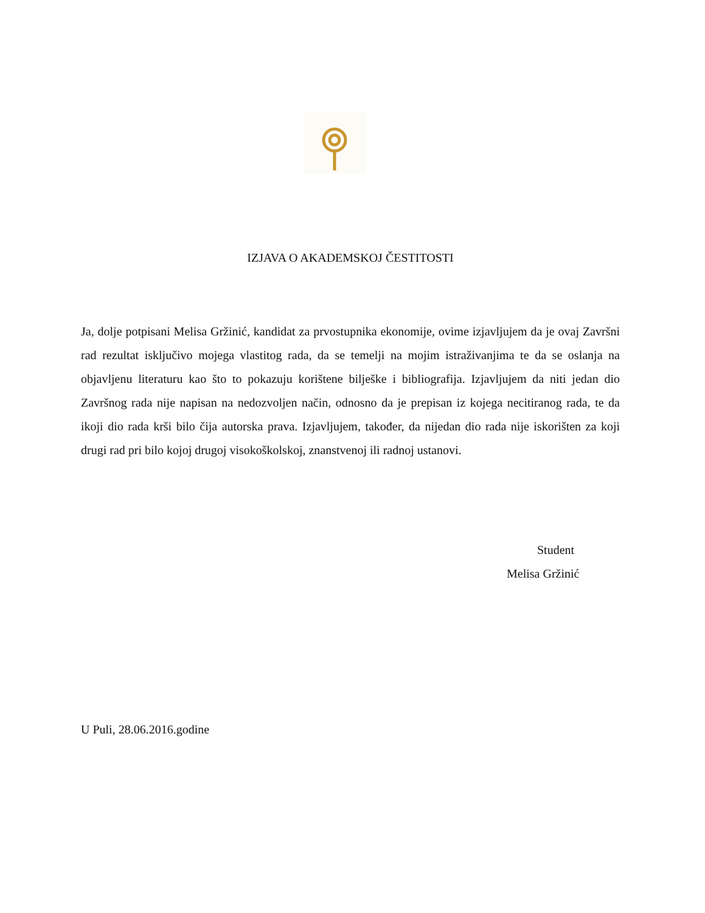IZJAVA O AKADEMSKOJ ČESTITOSTI
Ja, dolje potpisani Melisa Gržinić, kandidat za prvostupnika ekonomije, ovime izjavljujem da je ovaj Završni rad rezultat isključivo mojega vlastitog rada, da se temelji na mojim istraživanjima te da se oslanja na objavljenu literaturu kao što to pokazuju korištene bilješke i bibliografija. Izjavljujem da niti jedan dio Završnog rada nije napisan na nedozvoljen način, odnosno da je prepisan iz kojega necitiranog rada, te da ikoji dio rada krši bilo čija autorska prava. Izjavljujem, također, da nijedan dio rada nije iskorišten za koji drugi rad pri bilo kojoj drugoj visokoškolskoj, znanstvenoj ili radnoj ustanovi.
Student
Melisa Gržinić
U Puli, 28.06.2016.godine